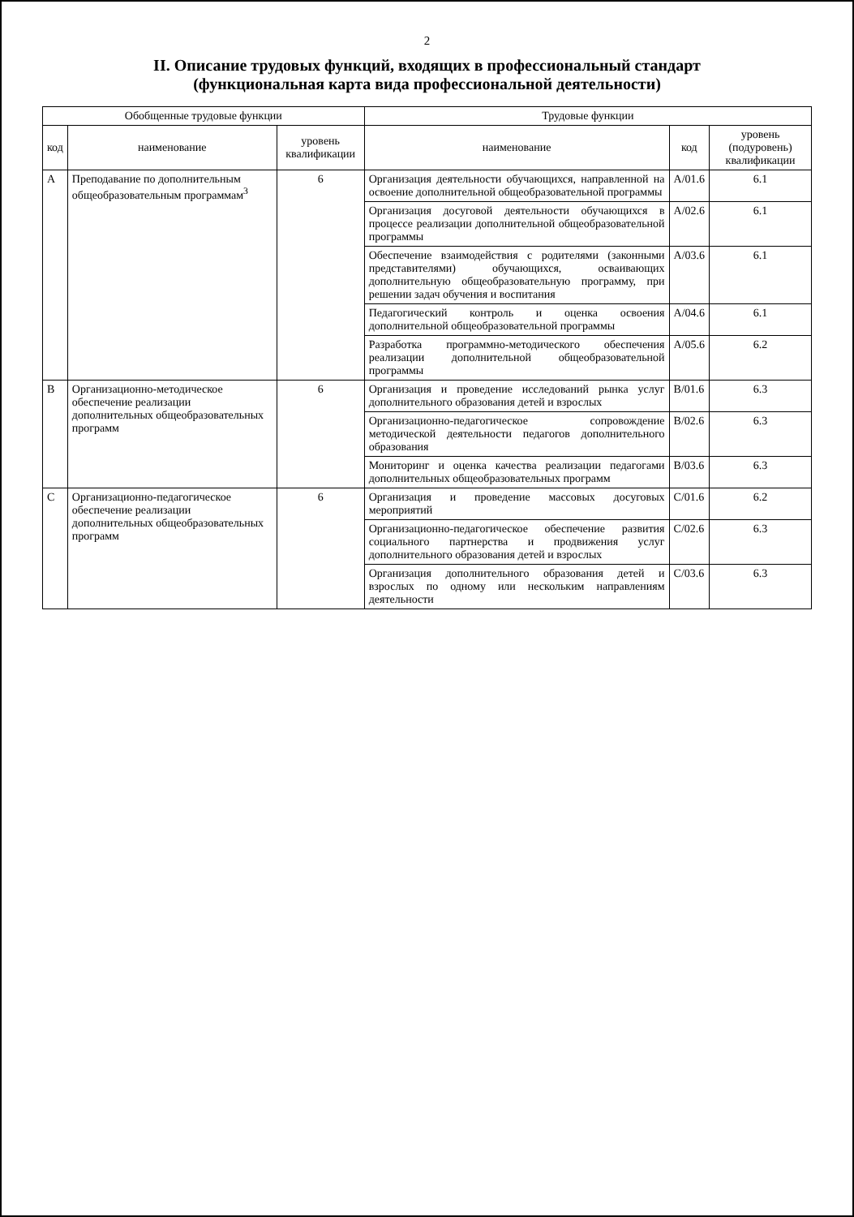2
II. Описание трудовых функций, входящих в профессиональный стандарт
(функциональная карта вида профессиональной деятельности)
| Обобщенные трудовые функции | | | Трудовые функции | | |
| --- | --- | --- | --- | --- | --- |
| код | наименование | уровень квалификации | наименование | код | уровень (подуровень) квалификации |
| A | Преподавание по дополнительным общеобразовательным программам<sup>3</sup> | 6 | Организация деятельности обучающихся, направленной на освоение дополнительной общеобразовательной программы | A/01.6 | 6.1 |
| | | | Организация досуговой деятельности обучающихся в процессе реализации дополнительной общеобразовательной программы | A/02.6 | 6.1 |
| | | | Обеспечение взаимодействия с родителями (законными представителями) обучающихся, осваивающих дополнительную общеобразовательную программу, при решении задач обучения и воспитания | A/03.6 | 6.1 |
| | | | Педагогический контроль и оценка освоения дополнительной общеобразовательной программы | A/04.6 | 6.1 |
| | | | Разработка программно-методического обеспечения реализации дополнительной общеобразовательной программы | A/05.6 | 6.2 |
| B | Организационно-методическое обеспечение реализации дополнительных общеобразовательных программ | 6 | Организация и проведение исследований рынка услуг дополнительного образования детей и взрослых | B/01.6 | 6.3 |
| | | | Организационно-педагогическое сопровождение методической деятельности педагогов дополнительного образования | B/02.6 | 6.3 |
| | | | Мониторинг и оценка качества реализации педагогами дополнительных общеобразовательных программ | B/03.6 | 6.3 |
| C | Организационно-педагогическое обеспечение реализации дополнительных общеобразовательных программ | 6 | Организация и проведение массовых досуговых мероприятий | C/01.6 | 6.2 |
| | | | Организационно-педагогическое обеспечение развития социального партнерства и продвижения услуг дополнительного образования детей и взрослых | C/02.6 | 6.3 |
| | | | Организация дополнительного образования детей и взрослых по одному или нескольким направлениям деятельности | C/03.6 | 6.3 |